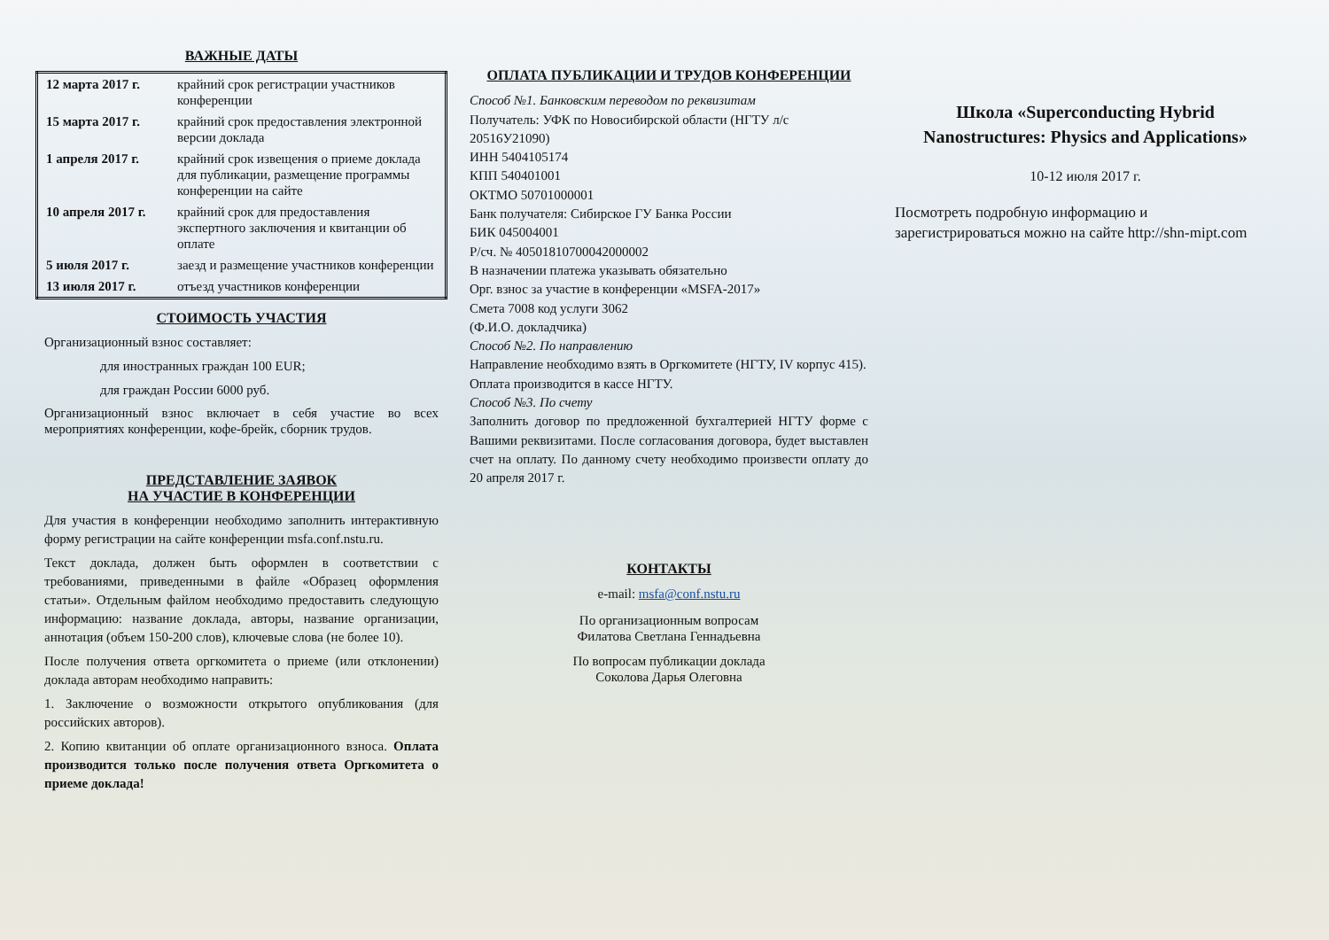ВАЖНЫЕ ДАТЫ
| 12 марта 2017 г. | крайний срок регистрации участников конференции |
| 15 марта 2017 г. | крайний срок предоставления электронной версии доклада |
| 1 апреля 2017 г. | крайний срок извещения о приеме доклада для публикации, размещение программы конференции на сайте |
| 10 апреля 2017 г. | крайний срок для предоставления экспертного заключения и квитанции об оплате |
| 5 июля 2017 г. | заезд и размещение участников конференции |
| 13 июля 2017 г. | отъезд участников конференции |
СТОИМОСТЬ УЧАСТИЯ
Организационный взнос составляет:
для иностранных граждан 100 EUR;
для граждан России 6000 руб.
Организационный взнос включает в себя участие во всех мероприятиях конференции, кофе-брейк, сборник трудов.
ПРЕДСТАВЛЕНИЕ ЗАЯВОК
НА УЧАСТИЕ В КОНФЕРЕНЦИИ
Для участия в конференции необходимо заполнить интерактивную форму регистрации на сайте конференции msfa.conf.nstu.ru.
Текст доклада, должен быть оформлен в соответствии с требованиями, приведенными в файле «Образец оформления статьи». Отдельным файлом необходимо предоставить следующую информацию: название доклада, авторы, название организации, аннотация (объем 150-200 слов), ключевые слова (не более 10).
После получения ответа оргкомитета о приеме (или отклонении) доклада авторам необходимо направить:
1. Заключение о возможности открытого опубликования (для российских авторов).
2. Копию квитанции об оплате организационного взноса. Оплата производится только после получения ответа Оргкомитета о приеме доклада!
ОПЛАТА ПУБЛИКАЦИИ И ТРУДОВ КОНФЕРЕНЦИИ
Способ №1. Банковским переводом по реквизитам
Получатель: УФК по Новосибирской области (НГТУ л/с 20516У21090)
ИНН 5404105174
КПП 540401001
ОКТМО 50701000001
Банк получателя: Сибирское ГУ Банка России
БИК 045004001
Р/сч. № 40501810700042000002
В назначении платежа указывать обязательно
Орг. взнос за участие в конференции «MSFA-2017»
Смета 7008 код услуги 3062
(Ф.И.О. докладчика)
Способ №2. По направлению
Направление необходимо взять в Оргкомитете (НГТУ, IV корпус 415). Оплата производится в кассе НГТУ.
Способ №3. По счету
Заполнить договор по предложенной бухгалтерией НГТУ форме с Вашими реквизитами. После согласования договора, будет выставлен счет на оплату. По данному счету необходимо произвести оплату до 20 апреля 2017 г.
КОНТАКТЫ
e-mail: msfa@conf.nstu.ru
По организационным вопросам
Филатова Светлана Геннадьевна
По вопросам публикации доклада
Соколова Дарья Олеговна
Школа «Superconducting Hybrid Nanostructures: Physics and Applications»
10-12 июля 2017 г.
Посмотреть подробную информацию и зарегистрироваться можно на сайте http://shn-mipt.com